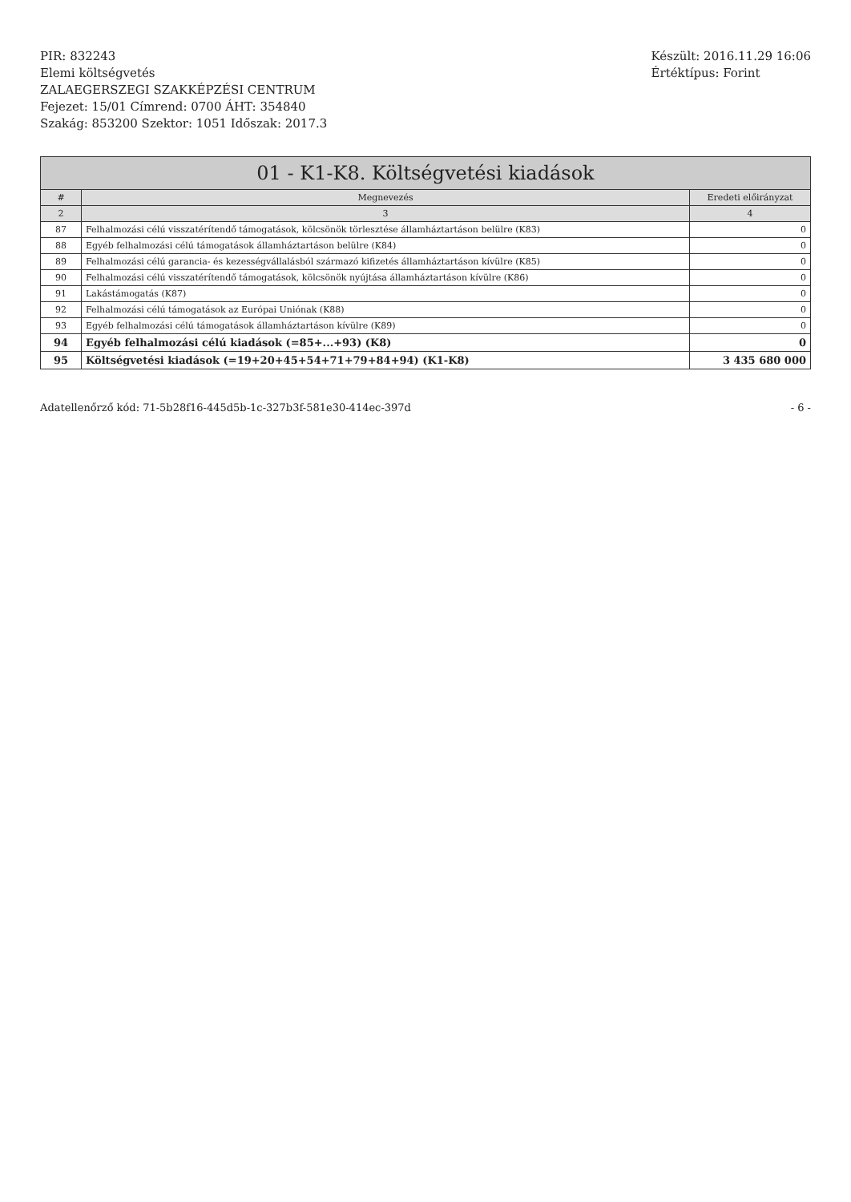PIR: 832243
Elemi költségvetés
ZALAEGERSZEGI SZAKKÉPZÉSI CENTRUM
Fejezet: 15/01 Címrend: 0700 ÁHT: 354840
Szakág: 853200 Szektor: 1051 Időszak: 2017.3
Készült: 2016.11.29 16:06
Értéktípus: Forint
01 - K1-K8. Költségvetési kiadások
| # | Megnevezés | Eredeti előirányzat |
| --- | --- | --- |
| 2 | 3 | 4 |
| 87 | Felhalmozási célú visszatérítendő támogatások, kölcsönök törlesztése államháztartáson belülre (K83) | 0 |
| 88 | Egyéb felhalmozási célú támogatások államháztartáson belülre (K84) | 0 |
| 89 | Felhalmozási célú garancia- és kezességvállalásból származó kifizetés államháztartáson kívülre (K85) | 0 |
| 90 | Felhalmozási célú visszatérítendő támogatások, kölcsönök nyújtása államháztartáson kívülre (K86) | 0 |
| 91 | Lakástámogatás (K87) | 0 |
| 92 | Felhalmozási célú támogatások az Európai Uniónak (K88) | 0 |
| 93 | Egyéb felhalmozási célú támogatások államháztartáson kívülre (K89) | 0 |
| 94 | Egyéb felhalmozási célú kiadások (=85+...+93) (K8) | 0 |
| 95 | Költségvetési kiadások (=19+20+45+54+71+79+84+94) (K1-K8) | 3 435 680 000 |
Adatellenőrző kód: 71-5b28f16-445d5b-1c-327b3f-581e30-414ec-397d
- 6 -